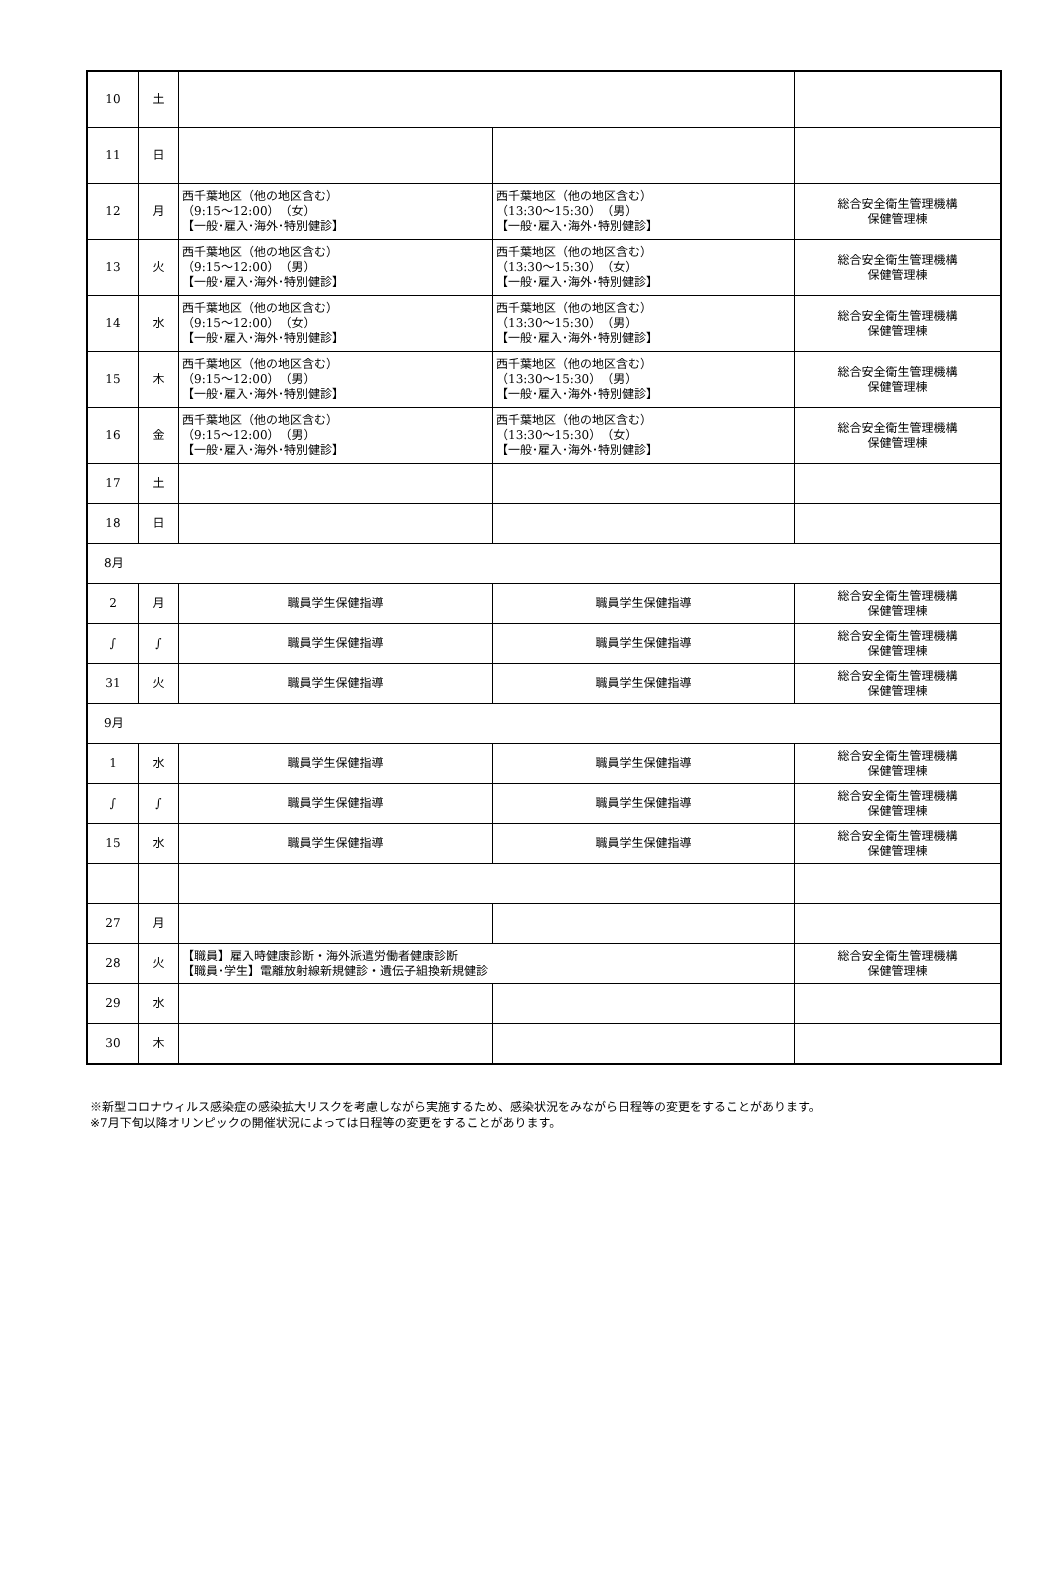| 10 | 土 | | | |
| 11 | 日 | | | |
| 12 | 月 | 西千葉地区（他の地区含む） （9:15～12:00）（女） 【一般･雇入･海外･特別健診】 | 西千葉地区（他の地区含む） （13:30～15:30）（男） 【一般･雇入･海外･特別健診】 | 総合安全衛生管理機構 保健管理棟 |
| 13 | 火 | 西千葉地区（他の地区含む） （9:15～12:00）（男） 【一般･雇入･海外･特別健診】 | 西千葉地区（他の地区含む） （13:30～15:30）（女） 【一般･雇入･海外･特別健診】 | 総合安全衛生管理機構 保健管理棟 |
| 14 | 水 | 西千葉地区（他の地区含む） （9:15～12:00）（女） 【一般･雇入･海外･特別健診】 | 西千葉地区（他の地区含む） （13:30～15:30）（男） 【一般･雇入･海外･特別健診】 | 総合安全衛生管理機構 保健管理棟 |
| 15 | 木 | 西千葉地区（他の地区含む） （9:15～12:00）（男） 【一般･雇入･海外･特別健診】 | 西千葉地区（他の地区含む） （13:30～15:30）（男） 【一般･雇入･海外･特別健診】 | 総合安全衛生管理機構 保健管理棟 |
| 16 | 金 | 西千葉地区（他の地区含む） （9:15～12:00）（男） 【一般･雇入･海外･特別健診】 | 西千葉地区（他の地区含む） （13:30～15:30）（女） 【一般･雇入･海外･特別健診】 | 総合安全衛生管理機構 保健管理棟 |
| 17 | 土 | | | |
| 18 | 日 | | | |
| 8月 | | | | |
| 2 | 月 | 職員学生保健指導 | 職員学生保健指導 | 総合安全衛生管理機構 保健管理棟 |
| ∫ | ∫ | 職員学生保健指導 | 職員学生保健指導 | 総合安全衛生管理機構 保健管理棟 |
| 31 | 火 | 職員学生保健指導 | 職員学生保健指導 | 総合安全衛生管理機構 保健管理棟 |
| 9月 | | | | |
| 1 | 水 | 職員学生保健指導 | 職員学生保健指導 | 総合安全衛生管理機構 保健管理棟 |
| ∫ | ∫ | 職員学生保健指導 | 職員学生保健指導 | 総合安全衛生管理機構 保健管理棟 |
| 15 | 水 | 職員学生保健指導 | 職員学生保健指導 | 総合安全衛生管理機構 保健管理棟 |
| 27 | 月 | | | |
| 28 | 火 | 【職員】雇入時健康診断・海外派遣労働者健康診断 【職員･学生】電離放射線新規健診・遺伝子組換新規健診 | | 総合安全衛生管理機構 保健管理棟 |
| 29 | 水 | | | |
| 30 | 木 | | | |
※新型コロナウィルス感染症の感染拡大リスクを考慮しながら実施するため、感染状況をみながら日程等の変更をすることがあります。
※7月下旬以降オリンピックの開催状況によっては日程等の変更をすることがあります。